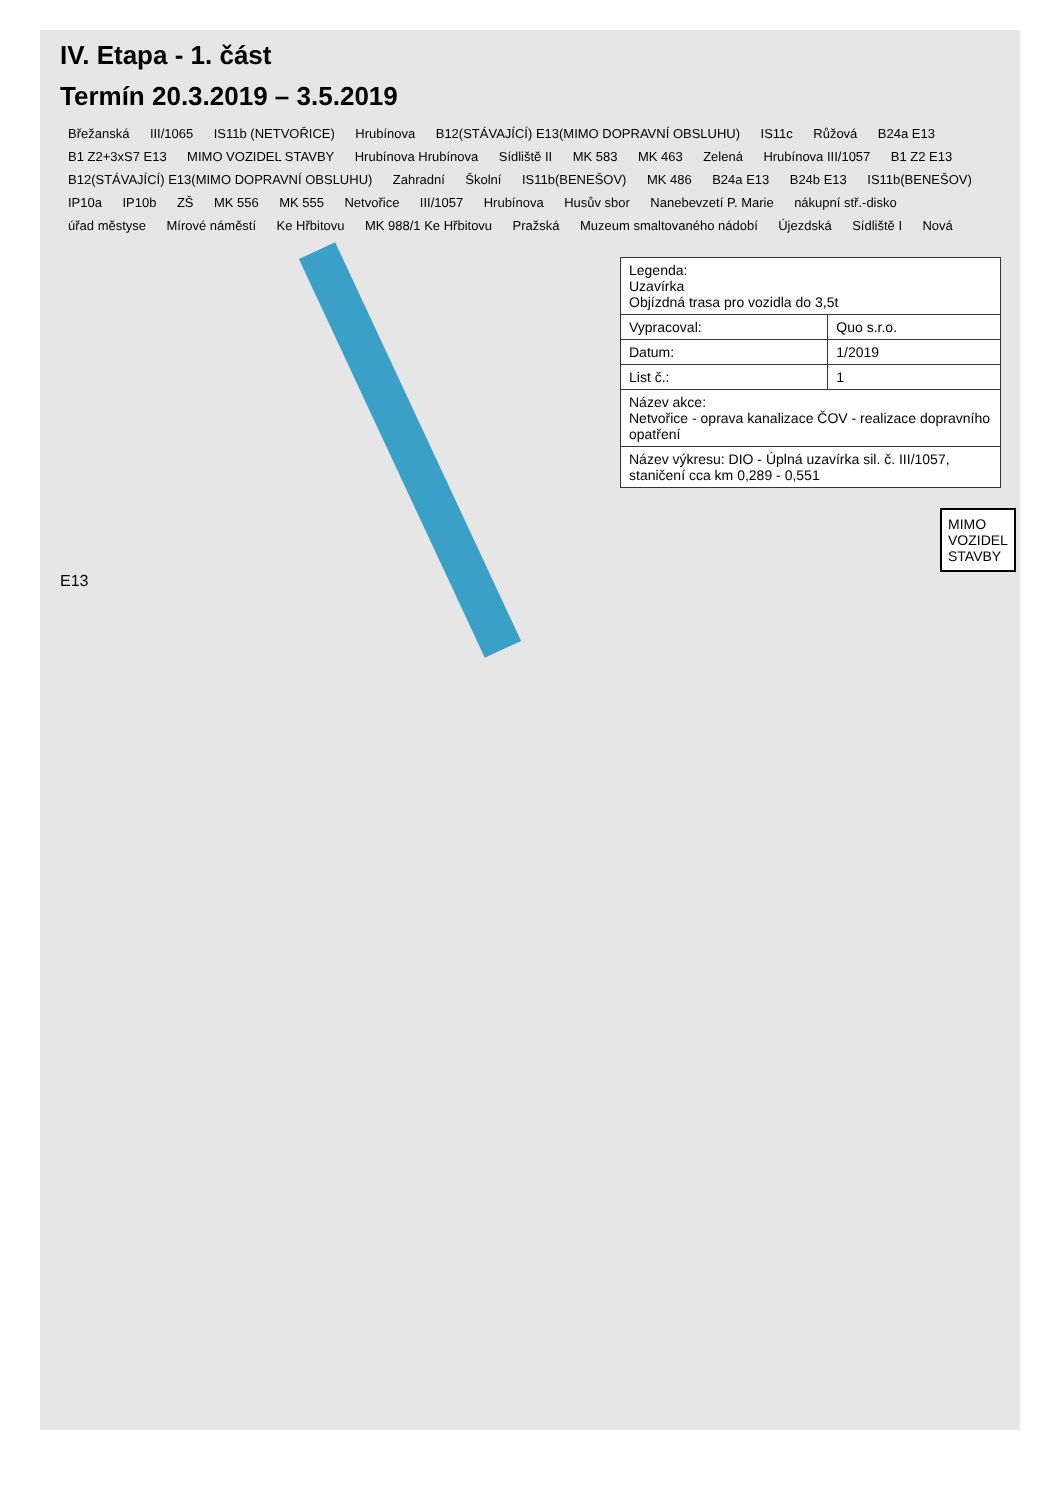IV. Etapa - 1. část
Termín 20.3.2019 – 3.5.2019
Břežanská III/1065 IS11b (NETVOŘICE) Hrubínova B12(STÁVAJÍCÍ) E13(MIMO DOPRAVNÍ OBSLUHU) IS11c Růžová B24a E13 B1 Z2+3xS7 E13 MIMO VOZIDEL STAVBY Hrubínova Hrubínova Sídliště II MK 583 MK 463 Zelená Hrubínova III/1057 B1 Z2 E13 B12(STÁVAJÍCÍ) E13(MIMO DOPRAVNÍ OBSLUHU) Zahradní Školní IS11b(BENEŠOV) MK 486 B24a E13 B24b E13 IS11b(BENEŠOV) IP10a IP10b ZŠ MK 556 MK 555 Netvořice III/1057 Hrubínova Husův sbor Nanebevzetí P. Marie nákupní stř.-disko úřad městyse Mírové náměstí Ke Hřbitovu MK 988/1 Ke Hřbitovu Pražská Muzeum smaltovaného nádobí Újezdská Sídliště I Nová
| Legenda: Uzavírka Objízdná trasa pro vozidla do 3,5t | |
| Vypracoval: | Quo s.r.o. |
| Datum: | 1/2019 |
| List č.: | 1 |
| Název akce: Netvořice - oprava kanalizace ČOV - realizace dopravního opatření | |
| Název výkresu: DIO - Úplná uzavírka sil. č. III/1057, staničení cca km 0,289 - 0,551 | |
MIMO
VOZIDEL
STAVBY
E13